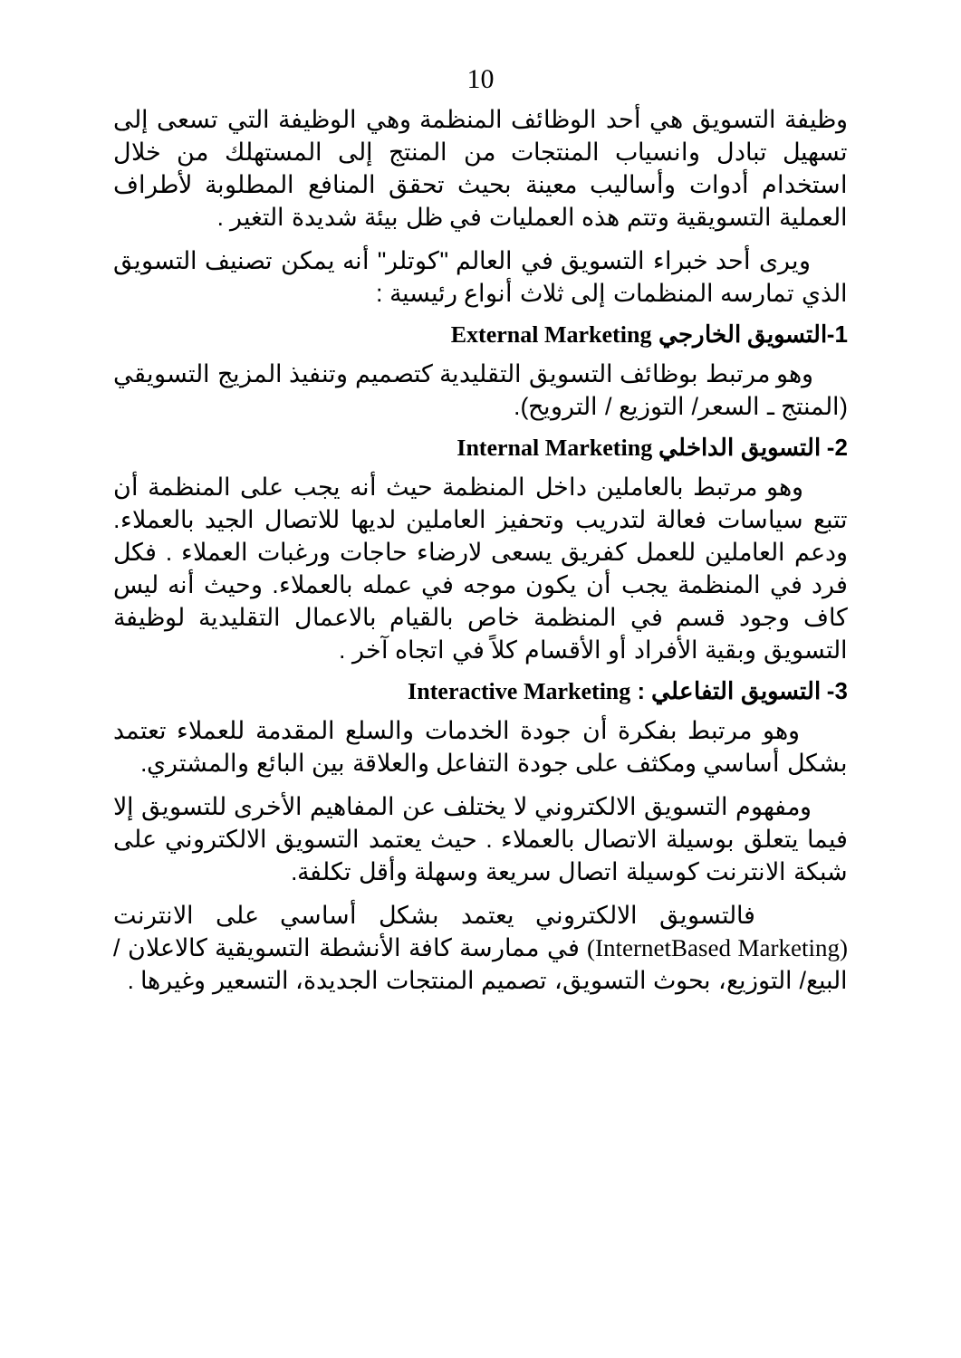10
وظيفة التسويق هي أحد الوظائف المنظمة وهي الوظيفة التي تسعى إلى تسهيل تبادل وانسياب المنتجات من المنتج إلى المستهلك من خلال استخدام أدوات وأساليب معينة بحيث تحقق المنافع المطلوبة لأطراف العملية التسويقية وتتم هذه العمليات في ظل بيئة شديدة التغير .
ويرى أحد خبراء التسويق في العالم "كوتلر" أنه يمكن تصنيف التسويق الذي تمارسه المنظمات إلى ثلاث أنواع رئيسية :
1-التسويق الخارجي External Marketing
وهو مرتبط بوظائف التسويق التقليدية كتصميم وتنفيذ المزيج التسويقي (المنتج ـ السعر/ التوزيع / الترويح).
2- التسويق الداخلي Internal Marketing
وهو مرتبط بالعاملين داخل المنظمة حيث أنه يجب على المنظمة أن تتبع سياسات فعالة لتدريب وتحفيز العاملين لديها للاتصال الجيد بالعملاء. ودعم العاملين للعمل كفريق يسعى لارضاء حاجات ورغبات العملاء . فكل فرد في المنظمة يجب أن يكون موجه في عمله بالعملاء. وحيث أنه ليس كاف وجود قسم في المنظمة خاص بالقيام بالاعمال التقليدية لوظيفة التسويق وبقية الأفراد أو الأقسام كلاً في اتجاه آخر .
3- التسويق التفاعلي : Interactive Marketing
وهو مرتبط بفكرة أن جودة الخدمات والسلع المقدمة للعملاء تعتمد بشكل أساسي ومكثف على جودة التفاعل والعلاقة بين البائع والمشتري.
ومفهوم التسويق الالكتروني لا يختلف عن المفاهيم الأخرى للتسويق إلا فيما يتعلق بوسيلة الاتصال بالعملاء . حيث يعتمد التسويق الالكتروني على شبكة الانترنت كوسيلة اتصال سريعة وسهلة وأقل تكلفة.
فالتسويق الالكتروني يعتمد بشكل أساسي على الانترنت (InternetBased Marketing) في ممارسة كافة الأنشطة التسويقية كالاعلان / البيع/ التوزيع، بحوث التسويق، تصميم المنتجات الجديدة، التسعير وغيرها .